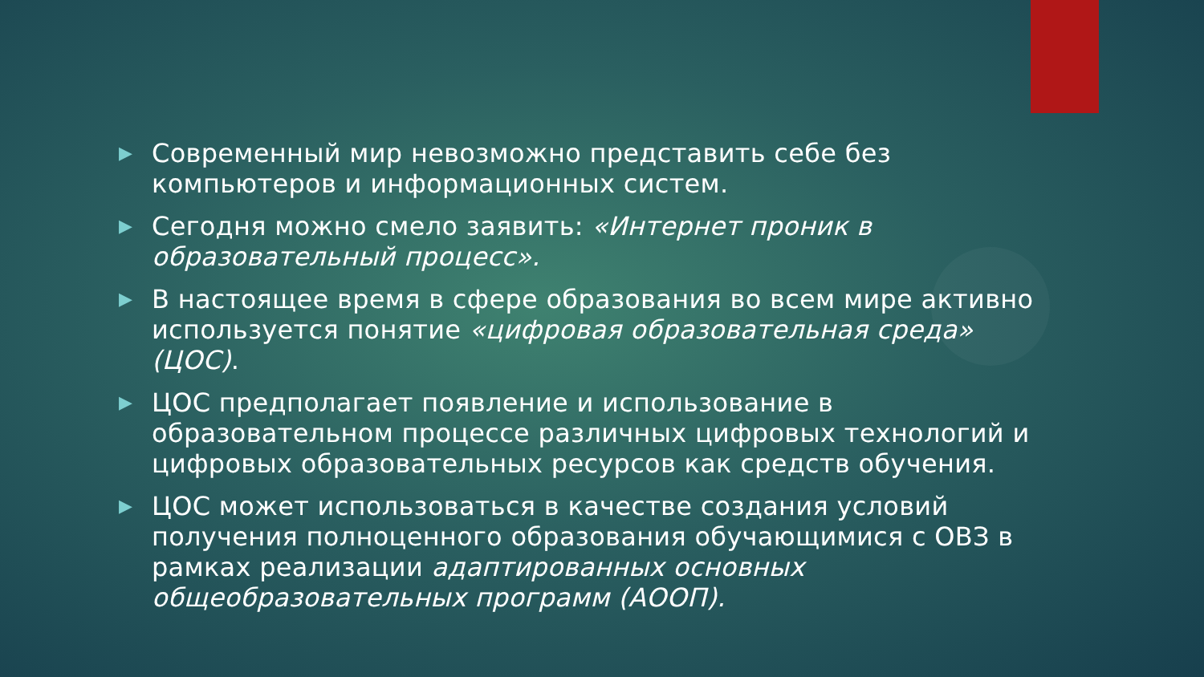▶ Современный мир невозможно представить себе без компьютеров и информационных систем.
▶ Сегодня можно смело заявить: «Интернет проник в образовательный процесс».
▶ В настоящее время в сфере образования во всем мире активно используется понятие «цифровая образовательная среда» (ЦОС).
▶ ЦОС предполагает появление и использование в образовательном процессе различных цифровых технологий и цифровых образовательных ресурсов как средств обучения.
▶ ЦОС может использоваться в качестве создания условий получения полноценного образования обучающимися с ОВЗ в рамках реализации адаптированных основных общеобразовательных программ (АООП).